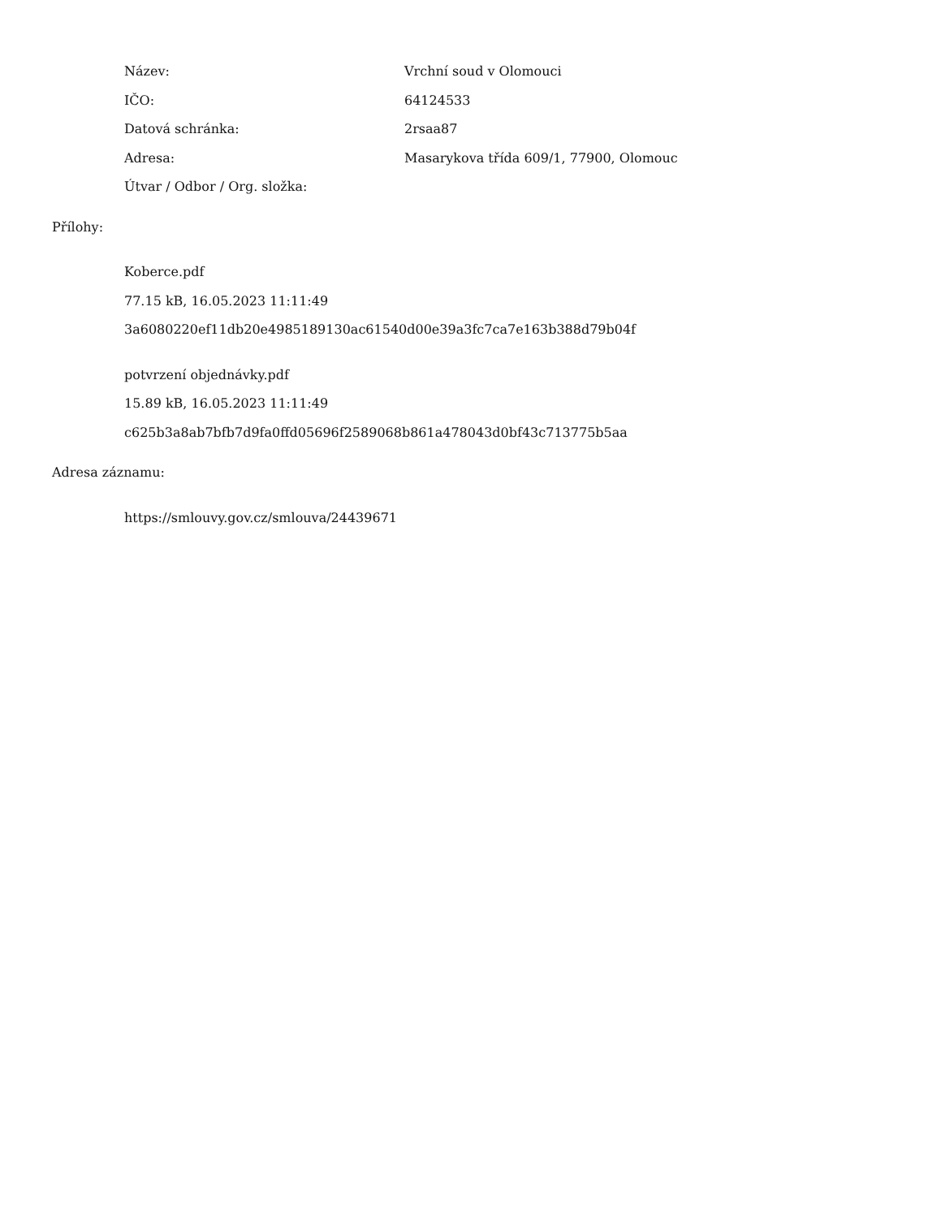Název: Vrchní soud v Olomouci
IČO: 64124533
Datová schránka: 2rsaa87
Adresa: Masarykova třída 609/1, 77900, Olomouc
Útvar / Odbor / Org. složka:
Přílohy:
Koberce.pdf
77.15 kB, 16.05.2023 11:11:49
3a6080220ef11db20e4985189130ac61540d00e39a3fc7ca7e163b388d79b04f
potvrzení objednávky.pdf
15.89 kB, 16.05.2023 11:11:49
c625b3a8ab7bfb7d9fa0ffd05696f2589068b861a478043d0bf43c713775b5aa
Adresa záznamu:
https://smlouvy.gov.cz/smlouva/24439671